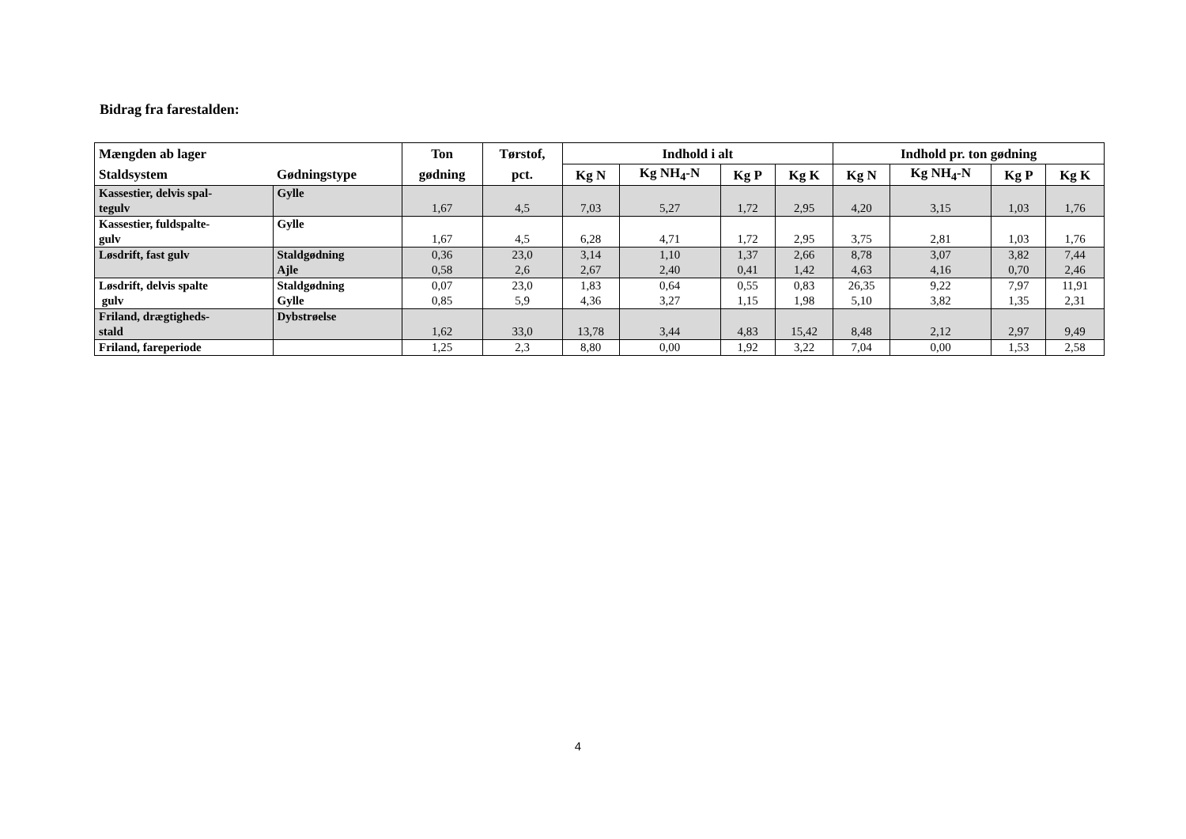Bidrag fra farestalden:
| Mængden ab lager | | Ton | Tørstof, | Indhold i alt | | | | Indhold pr. ton gødning | | | |
| --- | --- | --- | --- | --- | --- | --- | --- | --- | --- | --- | --- |
| Staldsystem | Gødningstype | gødning | pct. | Kg N | Kg NH<sub>4</sub>-N | Kg P | Kg K | Kg N | Kg NH<sub>4</sub>-N | Kg P | Kg K |
| Kassestier, delvis spal- tegulv | Gylle | 1,67 | 4,5 | 7,03 | 5,27 | 1,72 | 2,95 | 4,20 | 3,15 | 1,03 | 1,76 |
| Kassestier, fuldspalte- gulv | Gylle | 1,67 | 4,5 | 6,28 | 4,71 | 1,72 | 2,95 | 3,75 | 2,81 | 1,03 | 1,76 |
| Løsdrift, fast gulv | Staldgødning Ajle | 0,36 0,58 | 23,0 2,6 | 3,14 2,67 | 1,10 2,40 | 1,37 0,41 | 2,66 1,42 | 8,78 4,63 | 3,07 4,16 | 3,82 0,70 | 7,44 2,46 |
| Løsdrift, delvis spalte gulv | Staldgødning Gylle | 0,07 0,85 | 23,0 5,9 | 1,83 4,36 | 0,64 3,27 | 0,55 1,15 | 0,83 1,98 | 26,35 5,10 | 9,22 3,82 | 7,97 1,35 | 11,91 2,31 |
| Friland, drægtigheds- stald | Dybstrøelse | 1,62 | 33,0 | 13,78 | 3,44 | 4,83 | 15,42 | 8,48 | 2,12 | 2,97 | 9,49 |
| Friland, fareperiode | | 1,25 | 2,3 | 8,80 | 0,00 | 1,92 | 3,22 | 7,04 | 0,00 | 1,53 | 2,58 |
4